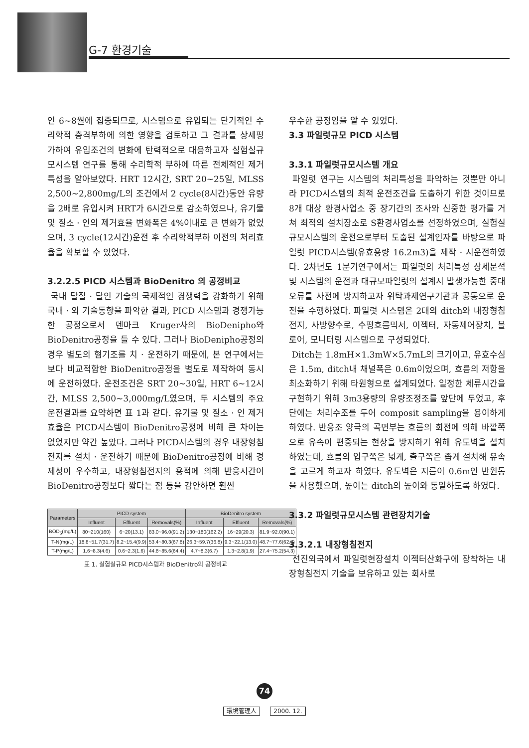G-7 환경기술
인 6~8월에 집중되므로, 시스템으로 유입되는 단기적인 수리학적 충격부하에 의한 영향을 검토하고 그 결과를 상세평가하여 유입조건의 변화에 탄력적으로 대응하고자 실험실규모시스템 연구를 통해 수리학적 부하에 따른 전체적인 제거특성을 알아보았다. HRT 12시간, SRT 20~25일, MLSS 2,500~2,800mg/L의 조건에서 2 cycle(8시간)동안 유량을 2배로 유입시켜 HRT가 6시간으로 감소하였으나, 유기물 및 질소 · 인의 제거효율 변화폭은 4%이내로 큰 변화가 없었으며, 3 cycle(12시간)운전 후 수리학적부하 이전의 처리효율을 확보할 수 있었다.
3.2.2.5 PICD 시스템과 BioDenitro 의 공정비교
국내 탈질 · 탈인 기술의 국제적인 경쟁력을 강화하기 위해 국내 · 외 기술동향을 파악한 결과, PICD 시스템과 경쟁가능한 공정으로서 덴마크 Kruger사의 BioDenipho와 BioDenitro공정을 들 수 있다. 그러나 BioDenipho공정의 경우 별도의 혐기조를 치 · 운전하기 때문에, 본 연구에서는 보다 비교적합한 BioDenitro공정을 별도로 제작하여 동시에 운전하였다. 운전조건은 SRT 20~30일, HRT 6~12시간, MLSS 2,500~3,000mg/L였으며, 두 시스템의 주요 운전결과를 요약하면 표 1과 같다. 유기물 및 질소 · 인 제거효율은 PICD시스템이 BioDenitro공정에 비해 큰 차이는 없었지만 약간 높았다. 그러나 PICD시스템의 경우 내장형침전지를 설치 · 운전하기 때문에 BioDenitro공정에 비해 경제성이 우수하고, 내장형침전지의 용적에 의해 반응시간이 BioDenitro공정보다 짧다는 점 등을 감안하면 훨씬
| Parameters | PICD system | | | BioDenitro system | | |
| --- | --- | --- | --- | --- | --- | --- |
| | Influent | Effluent | Removals(%) | Influent | Effluent | Removals(%) |
| BOD<sub>5</sub>(mg/L) | 80~210(160) | 6~20(13.1) | 83.0~96.0(91.2) | 130~180(162.2) | 16~29(20.3) | 81.9~92.0(90.1) |
| T-N(mg/L) | 18.8~51.7(31.7) | 8.2~15.4(9.9) | 53.4~80.3(67.8) | 26.3~59.7(36.8) | 9.3~22.1(13.0) | 48.7~77.6(62.7) |
| T-P(mg/L) | 1.6~8.3(4.6) | 0.6~2.3(1.6) | 44.8~85.6(64.4) | 4.7~8.3(6.7) | 1.3~2.8(1.9) | 27.4~75.2(54.3) |
표 1. 실험실규모 PICD시스템과 BioDenitro의 공정비교
우수한 공정임을 알 수 있었다.
3.3 파일럿규모 PICD 시스템
3.3.1 파일럿규모시스템 개요
파일럿 연구는 시스템의 처리특성을 파악하는 것뿐만 아니라 PICD시스템의 최적 운전조건을 도출하기 위한 것이므로 8개 대상 환경사업소 중 장기간의 조사와 신중한 평가를 거쳐 최적의 설치장소로 S환경사업소를 선정하였으며, 실험실규모시스템의 운전으로부터 도출된 설계인자를 바탕으로 파일럿 PICD시스템(유효용량 16.2m3)을 제작 · 시운전하였다. 2차년도 1분기연구에서는 파일럿의 처리특성 상세분석 및 시스템의 운전과 대규모파일럿의 설계시 발생가능한 중대오류를 사전에 방지하고자 위탁과제연구기관과 공동으로 운전을 수행하였다. 파일럿 시스템은 2대의 ditch와 내장형침전지, 사방향수로, 수평흐름믹서, 이젝터, 자동제어장치, 블로어, 모니터링 시스템으로 구성되었다.
Ditch는 1.8mH×1.3mW×5.7mL의 크기이고, 유효수심은 1.5m, ditch내 채널폭은 0.6m이었으며, 흐름의 저항을 최소화하기 위해 타원형으로 설계되었다. 일정한 체류시간을 구현하기 위해 3m3용량의 유량조정조를 앞단에 두었고, 후단에는 처리수조를 두어 composit sampling을 용이하게 하였다. 반응조 양극의 곡면부는 흐름의 회전에 의해 바깥쪽으로 유속이 편중되는 현상을 방지하기 위해 유도벽을 설치하였는데, 흐름의 입구쪽은 넓게, 출구쪽은 좁게 설치해 유속을 고르게 하고자 하였다. 유도벽은 지름이 0.6m인 반원통을 사용했으며, 높이는 ditch의 높이와 동일하도록 하였다.
3.3.2 파일럿규모시스템 관련장치기술
3.3.2.1 내장형침전지
선진외국에서 파일럿현장설치 이젝터산화구에 장착하는 내장형침전지 기술을 보유하고 있는 회사로
74
環境管理人 2000. 12.